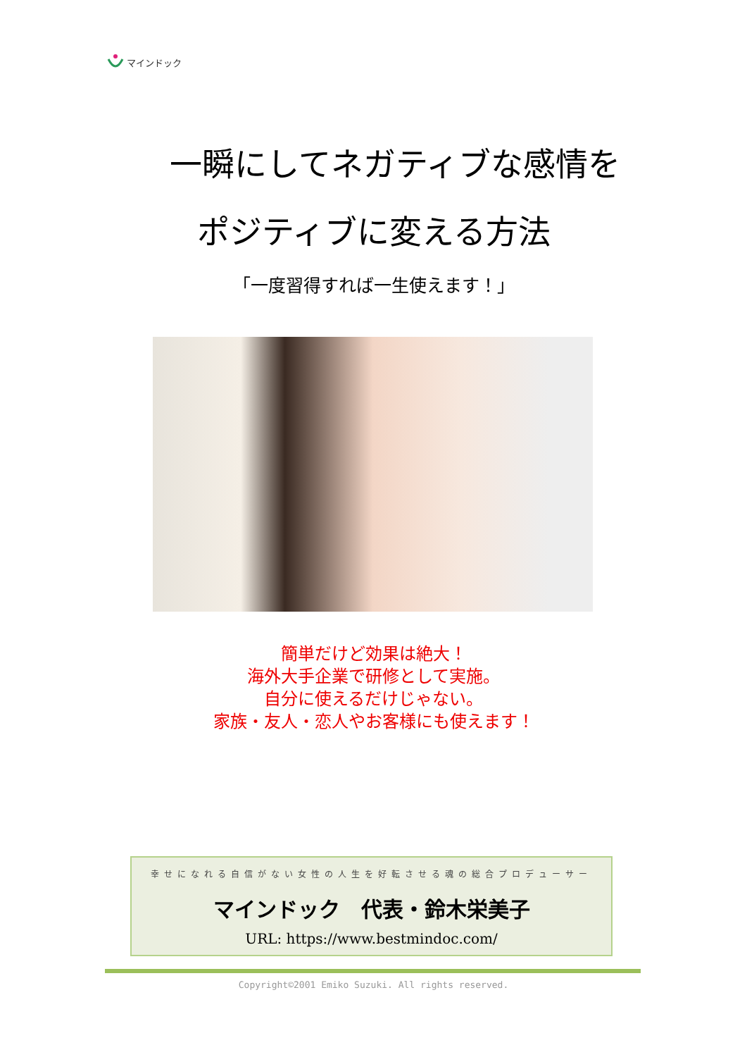マインドック
一瞬にしてネガティブな感情を
ポジティブに変える方法
「一度習得すれば一生使えます！」
簡単だけど効果は絶大！
海外大手企業で研修として実施。
自分に使えるだけじゃない。
家族・友人・恋人やお客様にも使えます！
幸せになれる自信がない女性の人生を好転させる魂の総合プロデューサー
マインドック　代表・鈴木栄美子
URL: https://www.bestmindoc.com/
Copyright©2001 Emiko Suzuki. All rights reserved.